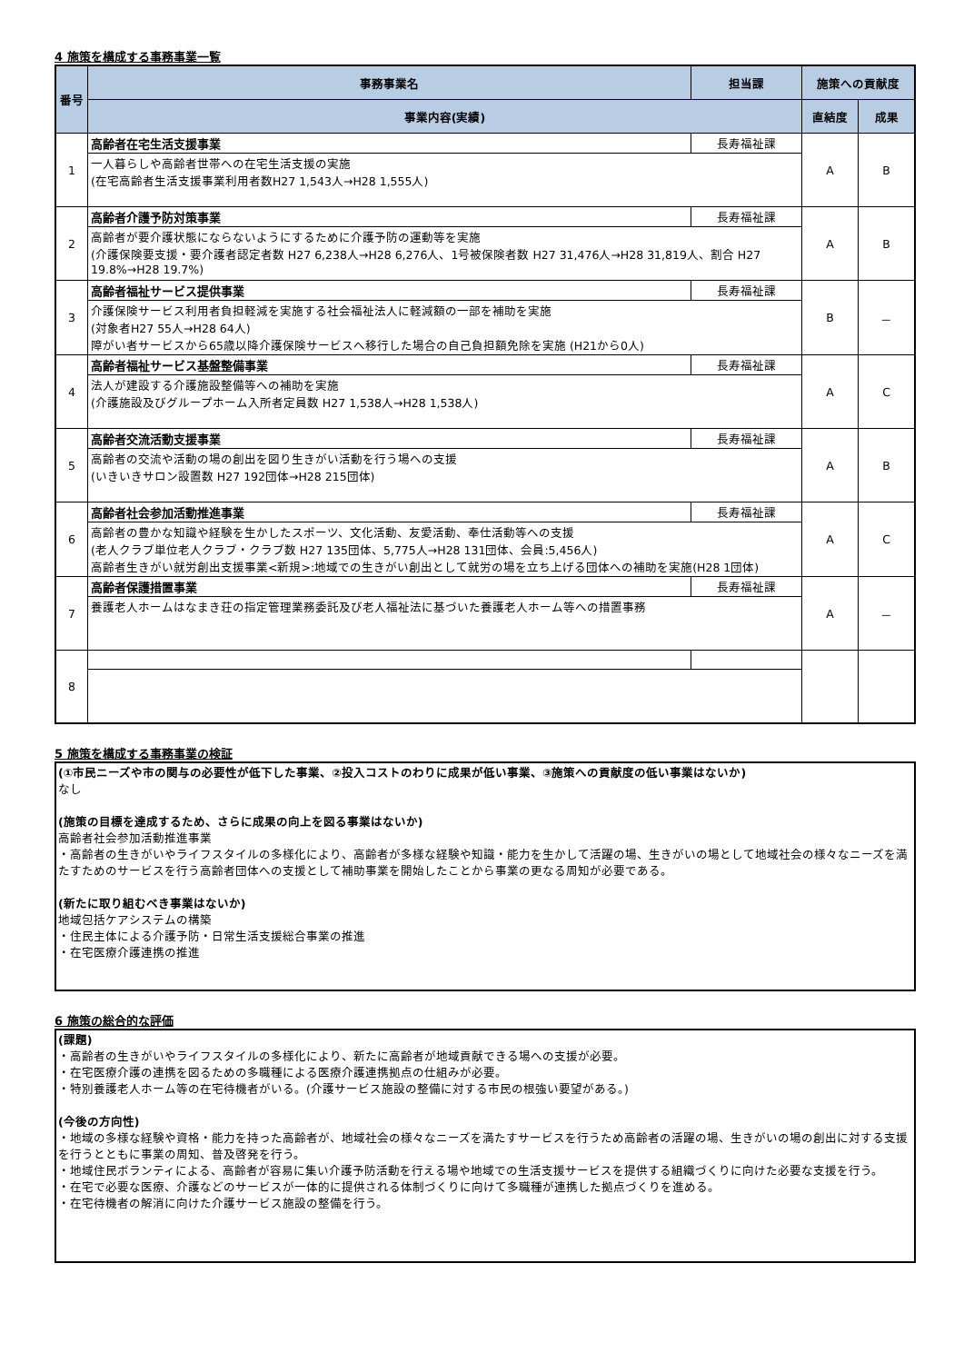4 施策を構成する事務事業一覧
| 番号 | 事務事業名 | 担当課 | 施策への貢献度 | |
| --- | --- | --- | --- | --- |
| | 事業内容(実績) | | 直結度 | 成果 |
| 1 | 高齢者在宅生活支援事業 | 長寿福祉課 | A | B |
| | 一人暮らしや高齢者世帯への在宅生活支援の実施 (在宅高齢者生活支援事業利用者数H27 1,543人→H28 1,555人) | | | |
| 2 | 高齢者介護予防対策事業 | 長寿福祉課 | A | B |
| | 高齢者が要介護状態にならないようにするために介護予防の運動等を実施 (介護保険要支援・要介護者認定者数 H27 6,238人→H28 6,276人、1号被保険者数 H27 31,476人→H28 31,819人、割合 H27 19.8%→H28 19.7%) | | | |
| 3 | 高齢者福祉サービス提供事業 | 長寿福祉課 | B | － |
| | 介護保険サービス利用者負担軽減を実施する社会福祉法人に軽減額の一部を補助を実施 (対象者H27 55人→H28 64人) 障がい者サービスから65歳以降介護保険サービスへ移行した場合の自己負担額免除を実施 (H21から0人) | | | |
| 4 | 高齢者福祉サービス基盤整備事業 | 長寿福祉課 | A | C |
| | 法人が建設する介護施設整備等への補助を実施 (介護施設及びグループホーム入所者定員数 H27 1,538人→H28 1,538人) | | | |
| 5 | 高齢者交流活動支援事業 | 長寿福祉課 | A | B |
| | 高齢者の交流や活動の場の創出を図り生きがい活動を行う場への支援 (いきいきサロン設置数 H27 192団体→H28 215団体) | | | |
| 6 | 高齢者社会参加活動推進事業 | 長寿福祉課 | A | C |
| | 高齢者の豊かな知識や経験を生かしたスポーツ、文化活動、友愛活動、奉仕活動等への支援 (老人クラブ単位老人クラブ・クラブ数 H27 135団体、5,775人→H28 131団体、会員:5,456人) 高齢者生きがい就労創出支援事業<新規>:地域での生きがい創出として就労の場を立ち上げる団体への補助を実施(H28 1団体) | | | |
| 7 | 高齢者保護措置事業 | 長寿福祉課 | A | － |
| | 養護老人ホームはなまき荘の指定管理業務委託及び老人福祉法に基づいた養護老人ホーム等への措置事務 | | | |
| 8 | | | | |
5 施策を構成する事務事業の検証
(①市民ニーズや市の関与の必要性が低下した事業、②投入コストのわりに成果が低い事業、③施策への貢献度の低い事業はないか)
なし
(施策の目標を達成するため、さらに成果の向上を図る事業はないか)
高齢者社会参加活動推進事業
・高齢者の生きがいやライフスタイルの多様化により、高齢者が多様な経験や知識・能力を生かして活躍の場、生きがいの場として地域社会の様々なニーズを満たすためのサービスを行う高齢者団体への支援として補助事業を開始したことから事業の更なる周知が必要である。
(新たに取り組むべき事業はないか)
地域包括ケアシステムの構築
・住民主体による介護予防・日常生活支援総合事業の推進
・在宅医療介護連携の推進
6 施策の総合的な評価
(課題)
・高齢者の生きがいやライフスタイルの多様化により、新たに高齢者が地域貢献できる場への支援が必要。
・在宅医療介護の連携を図るための多職種による医療介護連携拠点の仕組みが必要。
・特別養護老人ホーム等の在宅待機者がいる。(介護サービス施設の整備に対する市民の根強い要望がある。)
(今後の方向性)
・地域の多様な経験や資格・能力を持った高齢者が、地域社会の様々なニーズを満たすサービスを行うため高齢者の活躍の場、生きがいの場の創出に対する支援を行うとともに事業の周知、普及啓発を行う。
・地域住民ボランティによる、高齢者が容易に集い介護予防活動を行える場や地域での生活支援サービスを提供する組織づくりに向けた必要な支援を行う。
・在宅で必要な医療、介護などのサービスが一体的に提供される体制づくりに向けて多職種が連携した拠点づくりを進める。
・在宅待機者の解消に向けた介護サービス施設の整備を行う。